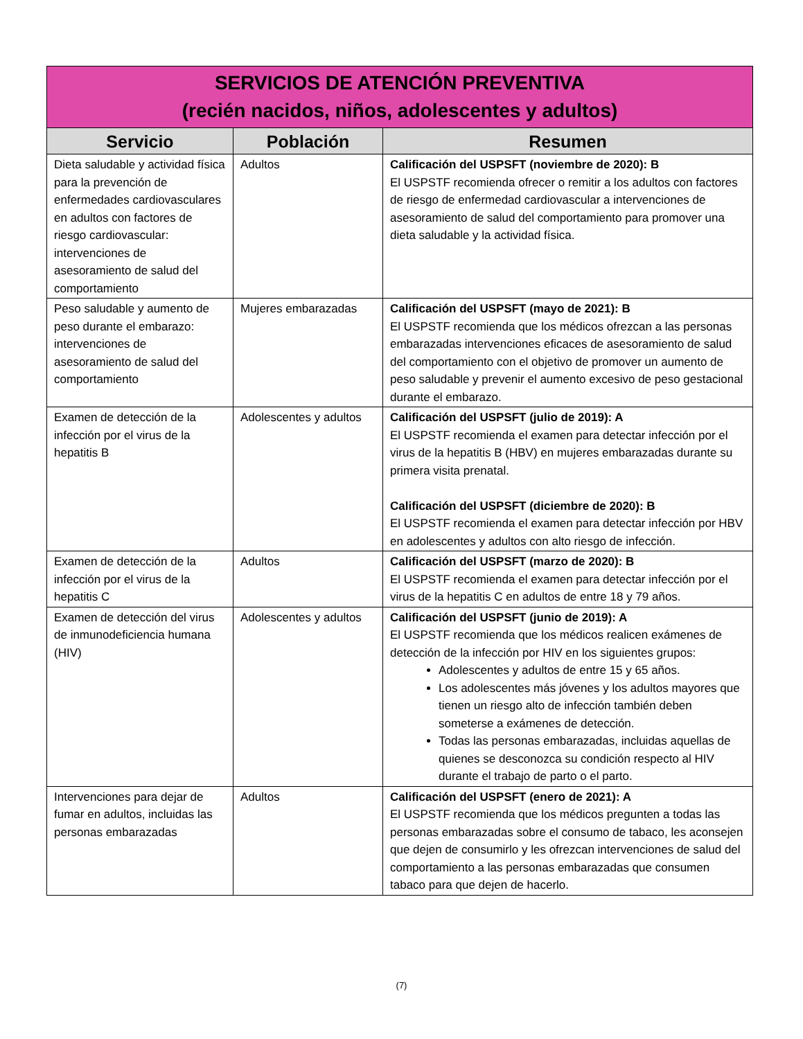| SERVICIOS DE ATENCIÓN PREVENTIVA (recién nacidos, niños, adolescentes y adultos) | | |
| Servicio | Población | Resumen |
| Dieta saludable y actividad física para la prevención de enfermedades cardiovasculares en adultos con factores de riesgo cardiovascular: intervenciones de asesoramiento de salud del comportamiento | Adultos | Calificación del USPSFT (noviembre de 2020): B El USPSTF recomienda ofrecer o remitir a los adultos con factores de riesgo de enfermedad cardiovascular a intervenciones de asesoramiento de salud del comportamiento para promover una dieta saludable y la actividad física. |
| Peso saludable y aumento de peso durante el embarazo: intervenciones de asesoramiento de salud del comportamiento | Mujeres embarazadas | Calificación del USPSFT (mayo de 2021): B El USPSTF recomienda que los médicos ofrezcan a las personas embarazadas intervenciones eficaces de asesoramiento de salud del comportamiento con el objetivo de promover un aumento de peso saludable y prevenir el aumento excesivo de peso gestacional durante el embarazo. |
| Examen de detección de la infección por el virus de la hepatitis B | Adolescentes y adultos | Calificación del USPSFT (julio de 2019): A El USPSTF recomienda el examen para detectar infección por el virus de la hepatitis B (HBV) en mujeres embarazadas durante su primera visita prenatal. Calificación del USPSFT (diciembre de 2020): B El USPSTF recomienda el examen para detectar infección por HBV en adolescentes y adultos con alto riesgo de infección. |
| Examen de detección de la infección por el virus de la hepatitis C | Adultos | Calificación del USPSFT (marzo de 2020): B El USPSTF recomienda el examen para detectar infección por el virus de la hepatitis C en adultos de entre 18 y 79 años. |
| Examen de detección del virus de inmunodeficiencia humana (HIV) | Adolescentes y adultos | Calificación del USPSFT (junio de 2019): A El USPSTF recomienda que los médicos realicen exámenes de detección de la infección por HIV en los siguientes grupos: Adolescentes y adultos de entre 15 y 65 años. Los adolescentes más jóvenes y los adultos mayores que tienen un riesgo alto de infección también deben someterse a exámenes de detección. Todas las personas embarazadas, incluidas aquellas de quienes se desconozca su condición respecto al HIV durante el trabajo de parto o el parto. |
| Intervenciones para dejar de fumar en adultos, incluidas las personas embarazadas | Adultos | Calificación del USPSFT (enero de 2021): A El USPSTF recomienda que los médicos pregunten a todas las personas embarazadas sobre el consumo de tabaco, les aconsejen que dejen de consumirlo y les ofrezcan intervenciones de salud del comportamiento a las personas embarazadas que consumen tabaco para que dejen de hacerlo. |
(7)